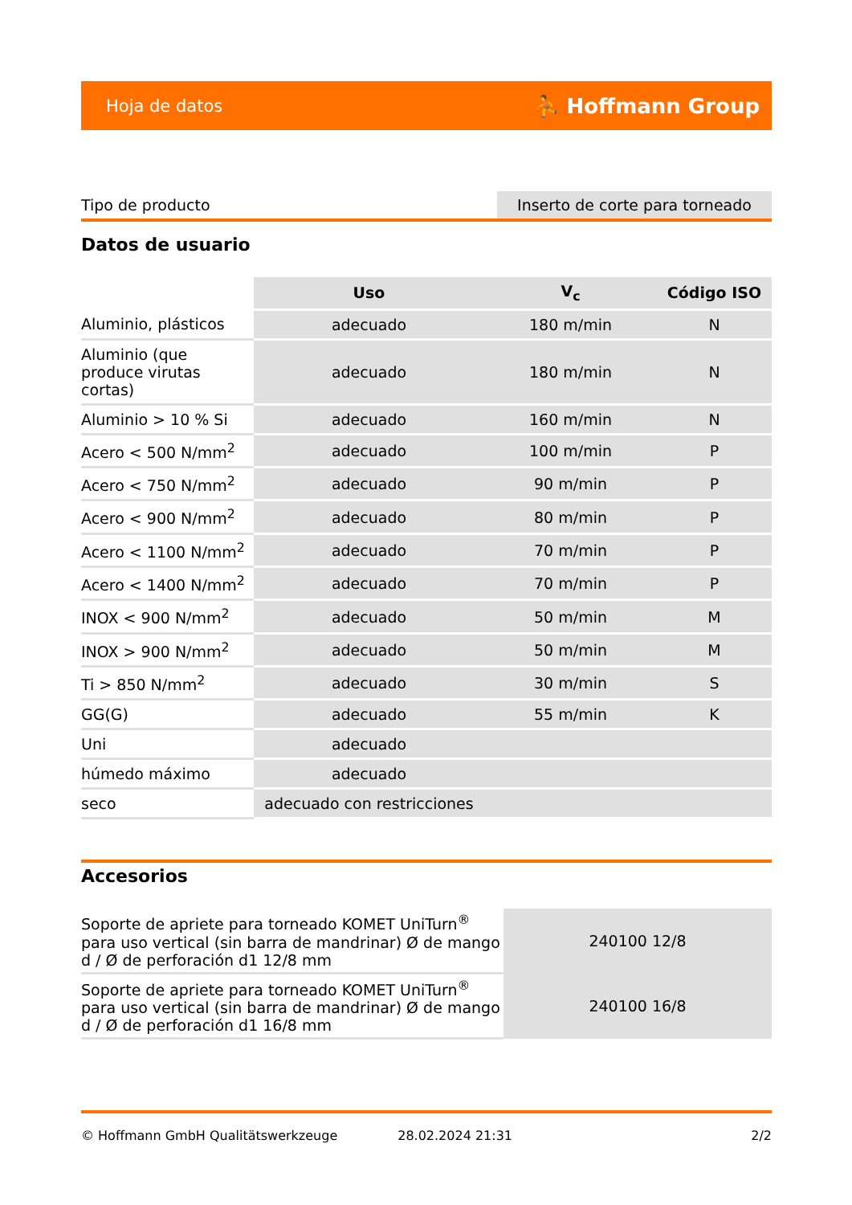Hoja de datos ⛹ Hoffmann Group
Tipo de producto Inserto de corte para torneado
Datos de usuario
| | Uso | V<sub>c</sub> | Código ISO |
| --- | --- | --- | --- |
| Aluminio, plásticos | adecuado | 180 m/min | N |
| Aluminio (que produce virutas cortas) | adecuado | 180 m/min | N |
| Aluminio > 10 % Si | adecuado | 160 m/min | N |
| Acero < 500 N/mm<sup>2</sup> | adecuado | 100 m/min | P |
| Acero < 750 N/mm<sup>2</sup> | adecuado | 90 m/min | P |
| Acero < 900 N/mm<sup>2</sup> | adecuado | 80 m/min | P |
| Acero < 1100 N/mm<sup>2</sup> | adecuado | 70 m/min | P |
| Acero < 1400 N/mm<sup>2</sup> | adecuado | 70 m/min | P |
| INOX < 900 N/mm<sup>2</sup> | adecuado | 50 m/min | M |
| INOX > 900 N/mm<sup>2</sup> | adecuado | 50 m/min | M |
| Ti > 850 N/mm<sup>2</sup> | adecuado | 30 m/min | S |
| GG(G) | adecuado | 55 m/min | K |
| Uni | adecuado | | |
| húmedo máximo | adecuado | | |
| seco | adecuado con restricciones | | |
Accesorios
| Soporte de apriete para torneado KOMET UniTurn<sup>®</sup> para uso vertical (sin barra de mandrinar) Ø de mango d / Ø de perforación d1 12/8 mm | 240100 12/8 |
| Soporte de apriete para torneado KOMET UniTurn<sup>®</sup> para uso vertical (sin barra de mandrinar) Ø de mango d / Ø de perforación d1 16/8 mm | 240100 16/8 |
© Hoffmann GmbH Qualitätswerkzeuge 28.02.2024 21:31 2/2